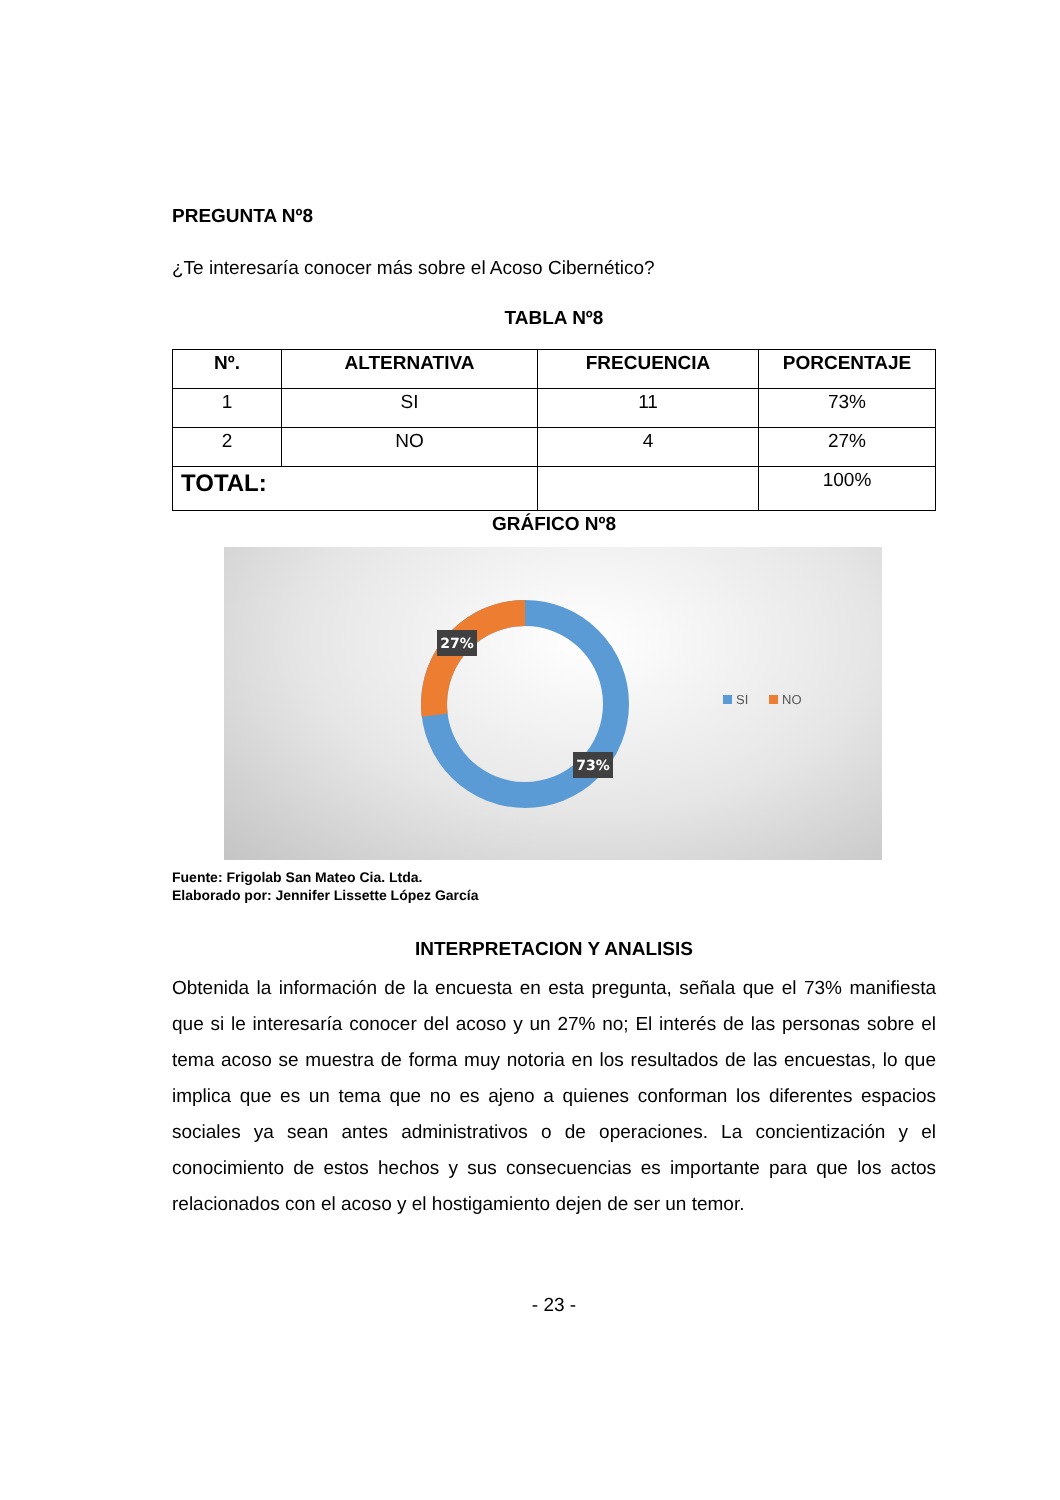PREGUNTA Nº8
¿Te interesaría conocer más sobre el Acoso Cibernético?
TABLA Nº8
| Nº. | ALTERNATIVA | FRECUENCIA | PORCENTAJE |
| --- | --- | --- | --- |
| 1 | SI | 11 | 73% |
| 2 | NO | 4 | 27% |
| TOTAL: | | | 100% |
GRÁFICO Nº8
27%
73%
SI
NO
Fuente: Frigolab San Mateo Cia. Ltda.
Elaborado por: Jennifer Lissette López García
INTERPRETACION Y ANALISIS
Obtenida la información de la encuesta en esta pregunta, señala que el 73% manifiesta que si le interesaría conocer del acoso y un 27% no; El interés de las personas sobre el tema acoso se muestra de forma muy notoria en los resultados de las encuestas, lo que implica que es un tema que no es ajeno a quienes conforman los diferentes espacios sociales ya sean antes administrativos o de operaciones. La concientización y el conocimiento de estos hechos y sus consecuencias es importante para que los actos relacionados con el acoso y el hostigamiento dejen de ser un temor.
- 23 -